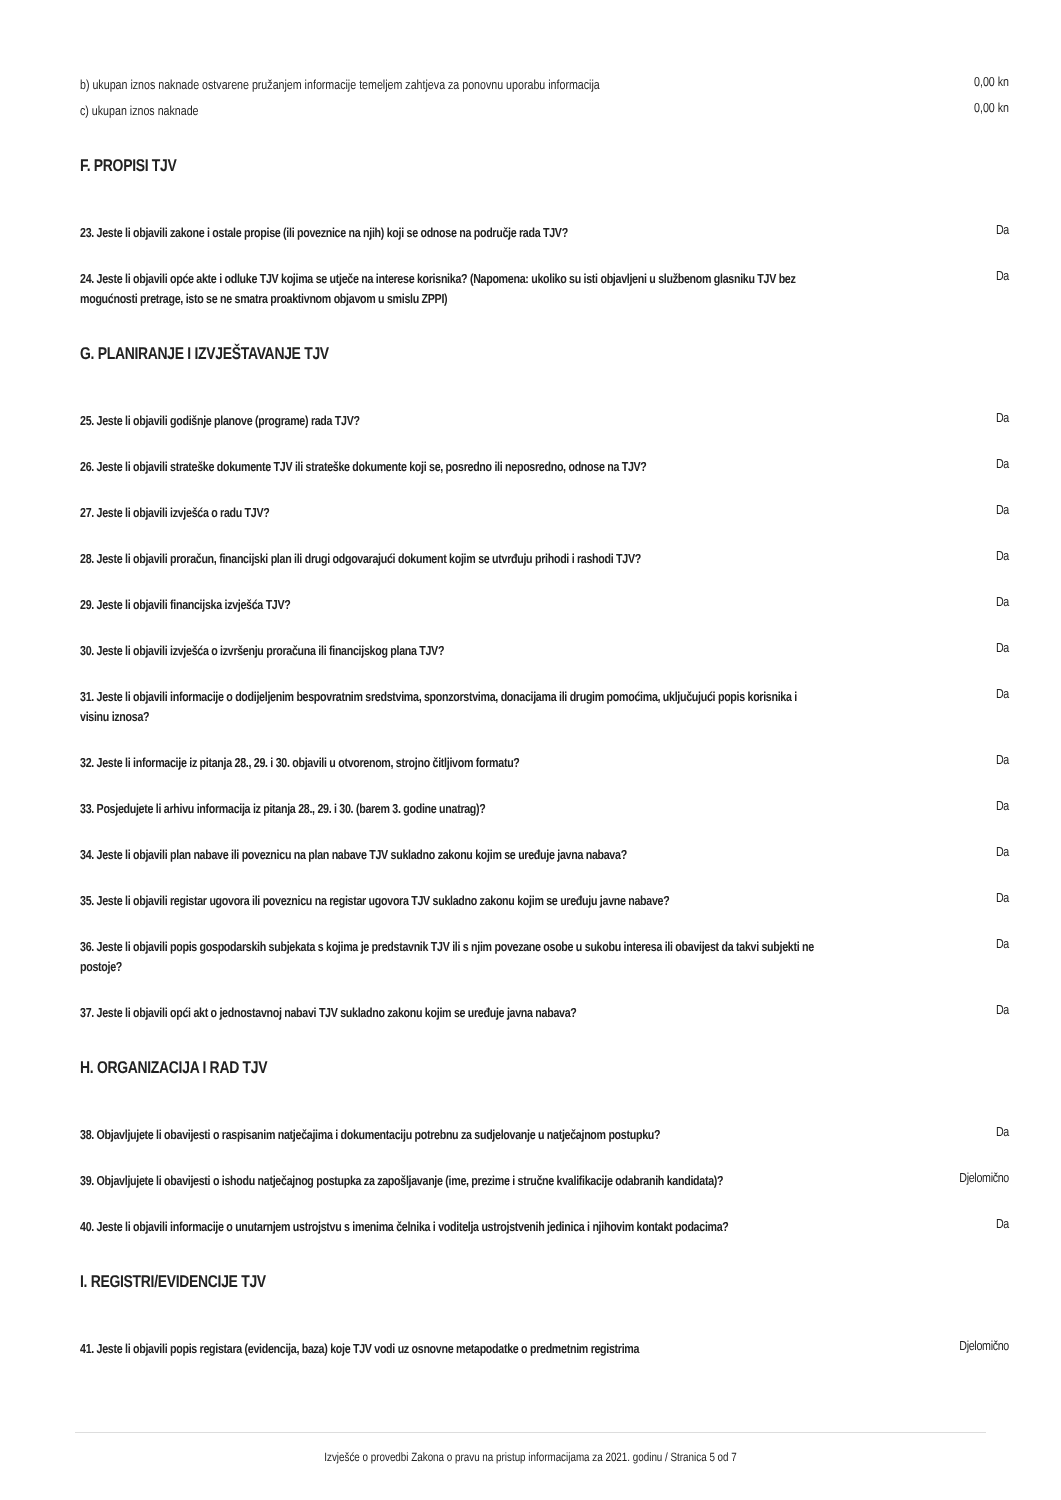b) ukupan iznos naknade ostvarene pružanjem informacije temeljem zahtjeva za ponovnu uporabu informacija
0,00 kn
c) ukupan iznos naknade
0,00 kn
F. PROPISI TJV
23. Jeste li objavili zakone i ostale propise (ili poveznice na njih) koji se odnose na područje rada TJV?
Da
24. Jeste li objavili opće akte i odluke TJV kojima se utječe na interese korisnika? (Napomena: ukoliko su isti objavljeni u službenom glasniku TJV bez mogućnosti pretrage, isto se ne smatra proaktivnom objavom u smislu ZPPI)
Da
G. PLANIRANJE I IZVJEŠTAVANJE TJV
25. Jeste li objavili godišnje planove (programe) rada TJV?
Da
26. Jeste li objavili strateške dokumente TJV ili strateške dokumente koji se, posredno ili neposredno, odnose na TJV?
Da
27. Jeste li objavili izvješća o radu TJV?
Da
28. Jeste li objavili proračun, financijski plan ili drugi odgovarajući dokument kojim se utvrđuju prihodi i rashodi TJV?
Da
29. Jeste li objavili financijska izvješća TJV?
Da
30. Jeste li objavili izvješća o izvršenju proračuna ili financijskog plana TJV?
Da
31. Jeste li objavili informacije o dodijeljenim bespovratnim sredstvima, sponzorstvima, donacijama ili drugim pomoćima, uključujući popis korisnika i visinu iznosa?
Da
32. Jeste li informacije iz pitanja 28., 29. i 30. objavili u otvorenom, strojno čitljivom formatu?
Da
33. Posjedujete li arhivu informacija iz pitanja 28., 29. i 30. (barem 3. godine unatrag)?
Da
34. Jeste li objavili plan nabave ili poveznicu na plan nabave TJV sukladno zakonu kojim se uređuje javna nabava?
Da
35. Jeste li objavili registar ugovora ili poveznicu na registar ugovora TJV sukladno zakonu kojim se uređuju javne nabave?
Da
36. Jeste li objavili popis gospodarskih subjekata s kojima je predstavnik TJV ili s njim povezane osobe u sukobu interesa ili obavijest da takvi subjekti ne postoje?
Da
37. Jeste li objavili opći akt o jednostavnoj nabavi TJV sukladno zakonu kojim se uređuje javna nabava?
Da
H. ORGANIZACIJA I RAD TJV
38. Objavljujete li obavijesti o raspisanim natječajima i dokumentaciju potrebnu za sudjelovanje u natječajnom postupku?
Da
39. Objavljujete li obavijesti o ishodu natječajnog postupka za zapošljavanje (ime, prezime i stručne kvalifikacije odabranih kandidata)?
Djelomično
40. Jeste li objavili informacije o unutarnjem ustrojstvu s imenima čelnika i voditelja ustrojstvenih jedinica i njihovim kontakt podacima?
Da
I. REGISTRI/EVIDENCIJE TJV
41. Jeste li objavili popis registara (evidencija, baza) koje TJV vodi uz osnovne metapodatke o predmetnim registrima
Djelomično
Izvješće o provedbi Zakona o pravu na pristup informacijama za 2021. godinu / Stranica 5 od 7